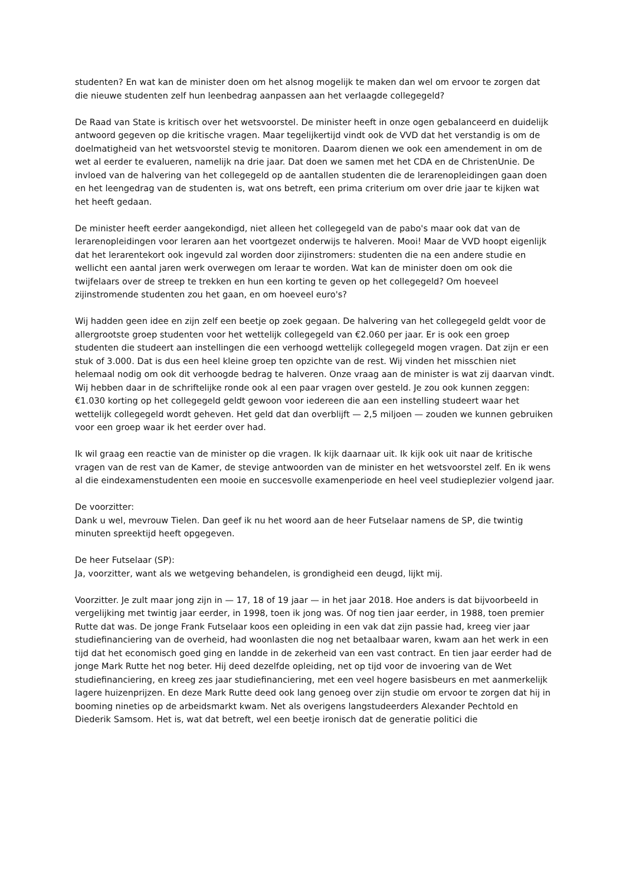studenten? En wat kan de minister doen om het alsnog mogelijk te maken dan wel om ervoor te zorgen dat die nieuwe studenten zelf hun leenbedrag aanpassen aan het verlaagde collegegeld?
De Raad van State is kritisch over het wetsvoorstel. De minister heeft in onze ogen gebalanceerd en duidelijk antwoord gegeven op die kritische vragen. Maar tegelijkertijd vindt ook de VVD dat het verstandig is om de doelmatigheid van het wetsvoorstel stevig te monitoren. Daarom dienen we ook een amendement in om de wet al eerder te evalueren, namelijk na drie jaar. Dat doen we samen met het CDA en de ChristenUnie. De invloed van de halvering van het collegegeld op de aantallen studenten die de lerarenopleidingen gaan doen en het leengedrag van de studenten is, wat ons betreft, een prima criterium om over drie jaar te kijken wat het heeft gedaan.
De minister heeft eerder aangekondigd, niet alleen het collegegeld van de pabo's maar ook dat van de lerarenopleidingen voor leraren aan het voortgezet onderwijs te halveren. Mooi! Maar de VVD hoopt eigenlijk dat het lerarentekort ook ingevuld zal worden door zijinstromers: studenten die na een andere studie en wellicht een aantal jaren werk overwegen om leraar te worden. Wat kan de minister doen om ook die twijfelaars over de streep te trekken en hun een korting te geven op het collegegeld? Om hoeveel zijinstromende studenten zou het gaan, en om hoeveel euro's?
Wij hadden geen idee en zijn zelf een beetje op zoek gegaan. De halvering van het collegegeld geldt voor de allergrootste groep studenten voor het wettelijk collegegeld van €2.060 per jaar. Er is ook een groep studenten die studeert aan instellingen die een verhoogd wettelijk collegegeld mogen vragen. Dat zijn er een stuk of 3.000. Dat is dus een heel kleine groep ten opzichte van de rest. Wij vinden het misschien niet helemaal nodig om ook dit verhoogde bedrag te halveren. Onze vraag aan de minister is wat zij daarvan vindt. Wij hebben daar in de schriftelijke ronde ook al een paar vragen over gesteld. Je zou ook kunnen zeggen: €1.030 korting op het collegegeld geldt gewoon voor iedereen die aan een instelling studeert waar het wettelijk collegegeld wordt geheven. Het geld dat dan overblijft — 2,5 miljoen — zouden we kunnen gebruiken voor een groep waar ik het eerder over had.
Ik wil graag een reactie van de minister op die vragen. Ik kijk daarnaar uit. Ik kijk ook uit naar de kritische vragen van de rest van de Kamer, de stevige antwoorden van de minister en het wetsvoorstel zelf. En ik wens al die eindexamenstudenten een mooie en succesvolle examenperiode en heel veel studieplezier volgend jaar.
De voorzitter:
Dank u wel, mevrouw Tielen. Dan geef ik nu het woord aan de heer Futselaar namens de SP, die twintig minuten spreektijd heeft opgegeven.
De heer Futselaar (SP):
Ja, voorzitter, want als we wetgeving behandelen, is grondigheid een deugd, lijkt mij.
Voorzitter. Je zult maar jong zijn in — 17, 18 of 19 jaar — in het jaar 2018. Hoe anders is dat bijvoorbeeld in vergelijking met twintig jaar eerder, in 1998, toen ik jong was. Of nog tien jaar eerder, in 1988, toen premier Rutte dat was. De jonge Frank Futselaar koos een opleiding in een vak dat zijn passie had, kreeg vier jaar studiefinanciering van de overheid, had woonlasten die nog net betaalbaar waren, kwam aan het werk in een tijd dat het economisch goed ging en landde in de zekerheid van een vast contract. En tien jaar eerder had de jonge Mark Rutte het nog beter. Hij deed dezelfde opleiding, net op tijd voor de invoering van de Wet studiefinanciering, en kreeg zes jaar studiefinanciering, met een veel hogere basisbeurs en met aanmerkelijk lagere huizenprijzen. En deze Mark Rutte deed ook lang genoeg over zijn studie om ervoor te zorgen dat hij in booming nineties op de arbeidsmarkt kwam. Net als overigens langstudeerders Alexander Pechtold en Diederik Samsom. Het is, wat dat betreft, wel een beetje ironisch dat de generatie politici die